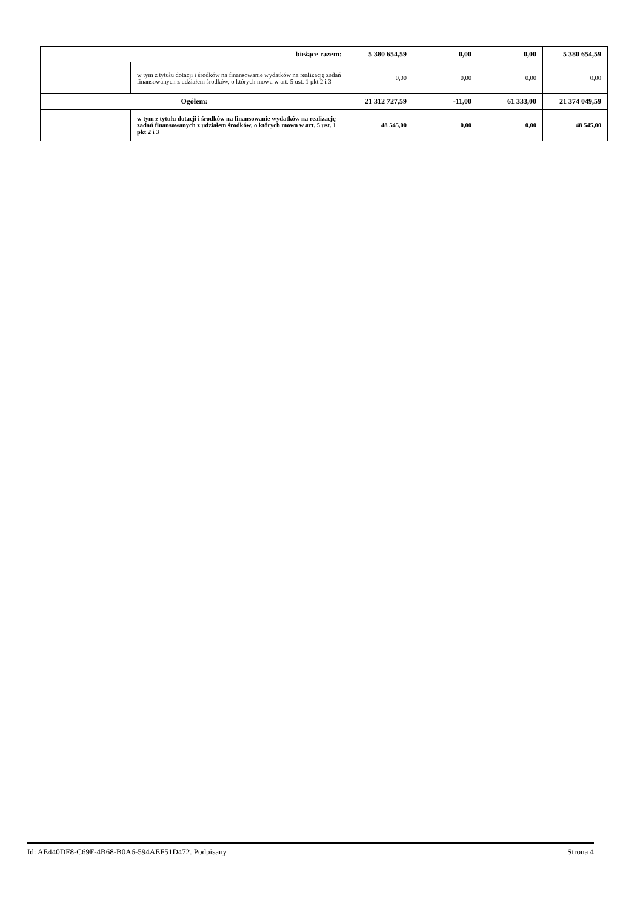| bieżące razem: | | 5 380 654,59 | 0,00 | 0,00 | 5 380 654,59 |
| | w tym z tytułu dotacji i środków na finansowanie wydatków na realizację zadań finansowanych z udziałem środków, o których mowa w art. 5 ust. 1 pkt 2 i 3 | 0,00 | 0,00 | 0,00 | 0,00 |
| Ogółem: | | 21 312 727,59 | -11,00 | 61 333,00 | 21 374 049,59 |
| | w tym z tytułu dotacji i środków na finansowanie wydatków na realizację zadań finansowanych z udziałem środków, o których mowa w art. 5 ust. 1 pkt 2 i 3 | 48 545,00 | 0,00 | 0,00 | 48 545,00 |
Id: AE440DF8-C69F-4B68-B0A6-594AEF51D472. Podpisany Strona 4